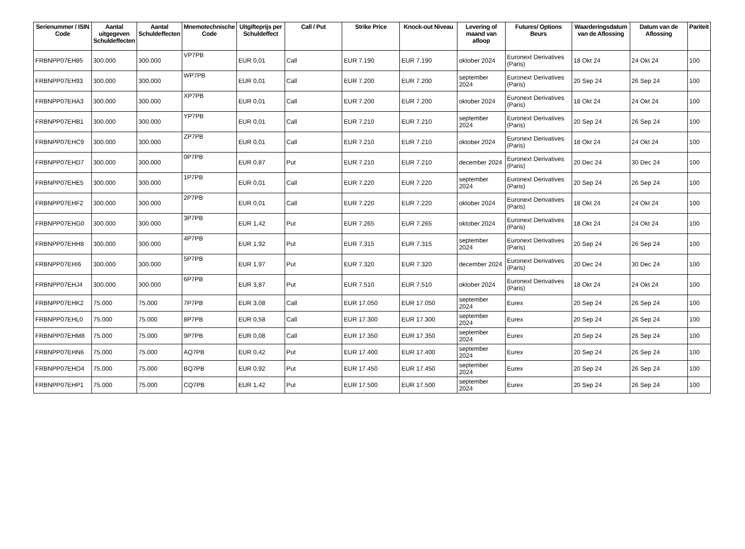| Serienummer / ISIN Code | Aantal uitgegeven Schuldeffecten | Aantal Schuldeffecten | Mnemotechnische Code | Uitgifteprijs per Schuldeffect | Call / Put | Strike Price | Knock-out Niveau | Levering of maand van afloop | Futures/ Options Beurs | Waarderingsdatum van de Aflossing | Datum van de Aflossing | Pariteit |
| --- | --- | --- | --- | --- | --- | --- | --- | --- | --- | --- | --- | --- |
| FRBNPP07EH85 | 300.000 | 300.000 | VP7PB | EUR 0,01 | Call | EUR 7.190 | EUR 7.190 | oktober 2024 | Euronext Derivatives (Paris) | 18 Okt 24 | 24 Okt 24 | 100 |
| FRBNPP07EH93 | 300.000 | 300.000 | WP7PB | EUR 0,01 | Call | EUR 7.200 | EUR 7.200 | september 2024 | Euronext Derivatives (Paris) | 20 Sep 24 | 26 Sep 24 | 100 |
| FRBNPP07EHA3 | 300.000 | 300.000 | XP7PB | EUR 0,01 | Call | EUR 7.200 | EUR 7.200 | oktober 2024 | Euronext Derivatives (Paris) | 18 Okt 24 | 24 Okt 24 | 100 |
| FRBNPP07EHB1 | 300.000 | 300.000 | YP7PB | EUR 0,01 | Call | EUR 7.210 | EUR 7.210 | september 2024 | Euronext Derivatives (Paris) | 20 Sep 24 | 26 Sep 24 | 100 |
| FRBNPP07EHC9 | 300.000 | 300.000 | ZP7PB | EUR 0,01 | Call | EUR 7.210 | EUR 7.210 | oktober 2024 | Euronext Derivatives (Paris) | 18 Okt 24 | 24 Okt 24 | 100 |
| FRBNPP07EHD7 | 300.000 | 300.000 | 0P7PB | EUR 0,87 | Put | EUR 7.210 | EUR 7.210 | december 2024 | Euronext Derivatives (Paris) | 20 Dec 24 | 30 Dec 24 | 100 |
| FRBNPP07EHE5 | 300.000 | 300.000 | 1P7PB | EUR 0,01 | Call | EUR 7.220 | EUR 7.220 | september 2024 | Euronext Derivatives (Paris) | 20 Sep 24 | 26 Sep 24 | 100 |
| FRBNPP07EHF2 | 300.000 | 300.000 | 2P7PB | EUR 0,01 | Call | EUR 7.220 | EUR 7.220 | oktober 2024 | Euronext Derivatives (Paris) | 18 Okt 24 | 24 Okt 24 | 100 |
| FRBNPP07EHG0 | 300.000 | 300.000 | 3P7PB | EUR 1,42 | Put | EUR 7.265 | EUR 7.265 | oktober 2024 | Euronext Derivatives (Paris) | 18 Okt 24 | 24 Okt 24 | 100 |
| FRBNPP07EHH8 | 300.000 | 300.000 | 4P7PB | EUR 1,92 | Put | EUR 7.315 | EUR 7.315 | september 2024 | Euronext Derivatives (Paris) | 20 Sep 24 | 26 Sep 24 | 100 |
| FRBNPP07EHI6 | 300.000 | 300.000 | 5P7PB | EUR 1,97 | Put | EUR 7.320 | EUR 7.320 | december 2024 | Euronext Derivatives (Paris) | 20 Dec 24 | 30 Dec 24 | 100 |
| FRBNPP07EHJ4 | 300.000 | 300.000 | 6P7PB | EUR 3,87 | Put | EUR 7.510 | EUR 7.510 | oktober 2024 | Euronext Derivatives (Paris) | 18 Okt 24 | 24 Okt 24 | 100 |
| FRBNPP07EHK2 | 75.000 | 75.000 | 7P7PB | EUR 3,08 | Call | EUR 17.050 | EUR 17.050 | september 2024 | Eurex | 20 Sep 24 | 26 Sep 24 | 100 |
| FRBNPP07EHL0 | 75.000 | 75.000 | 8P7PB | EUR 0,58 | Call | EUR 17.300 | EUR 17.300 | september 2024 | Eurex | 20 Sep 24 | 26 Sep 24 | 100 |
| FRBNPP07EHM8 | 75.000 | 75.000 | 9P7PB | EUR 0,08 | Call | EUR 17.350 | EUR 17.350 | september 2024 | Eurex | 20 Sep 24 | 26 Sep 24 | 100 |
| FRBNPP07EHN6 | 75.000 | 75.000 | AQ7PB | EUR 0,42 | Put | EUR 17.400 | EUR 17.400 | september 2024 | Eurex | 20 Sep 24 | 26 Sep 24 | 100 |
| FRBNPP07EHO4 | 75.000 | 75.000 | BQ7PB | EUR 0,92 | Put | EUR 17.450 | EUR 17.450 | september 2024 | Eurex | 20 Sep 24 | 26 Sep 24 | 100 |
| FRBNPP07EHP1 | 75.000 | 75.000 | CQ7PB | EUR 1,42 | Put | EUR 17.500 | EUR 17.500 | september 2024 | Eurex | 20 Sep 24 | 26 Sep 24 | 100 |